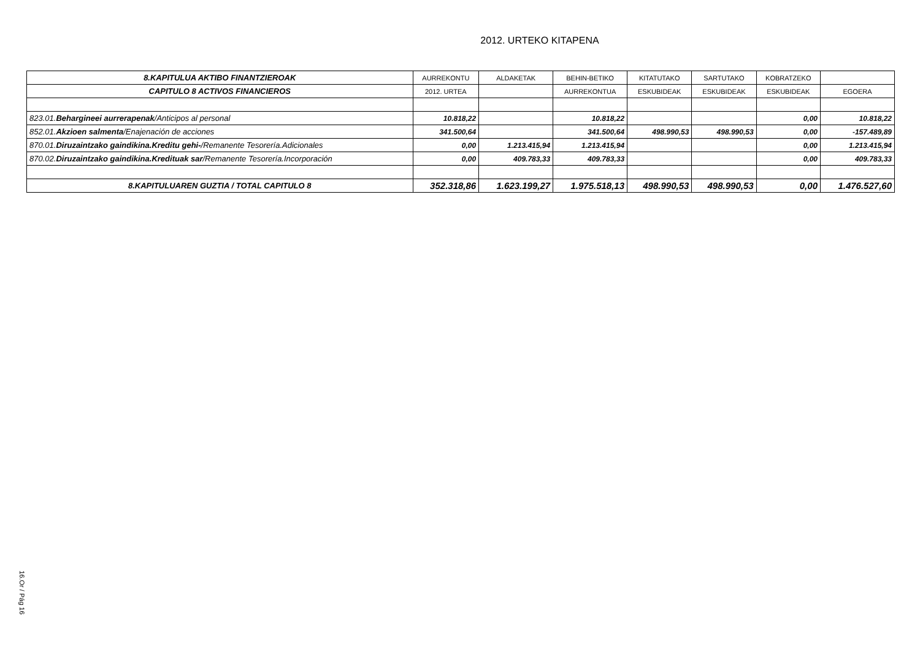2012. URTEKO KITAPENA
| 8.KAPITULUA AKTIBO FINANTZIEROAK | AURREKONTU | ALDAKETAK | BEHIN-BETIKO | KITATUTAKO | SARTUTAKO | KOBRATZEKO | |
| --- | --- | --- | --- | --- | --- | --- | --- |
| CAPITULO 8 ACTIVOS FINANCIEROS | 2012. URTEA | | AURREKONTUA | ESKUBIDEAK | ESKUBIDEAK | ESKUBIDEAK | EGOERA |
| 823.01. Behargineei aurrerapenak /Anticipos al personal | 10.818,22 | | 10.818,22 | | | 0,00 | 10.818,22 |
| 852.01. Akzioen salmenta /Enajenación de acciones | 341.500,64 | | 341.500,64 | 498.990,53 | 498.990,53 | 0,00 | -157.489,89 |
| 870.01. Diruzaintzako gaindikina.Kreditu gehi- /Remanente Tesorería.Adicionales | 0,00 | 1.213.415,94 | 1.213.415,94 | | | 0,00 | 1.213.415,94 |
| 870.02. Diruzaintzako gaindikina.Kredituak sar /Remanente Tesorería.Incorporación | 0,00 | 409.783,33 | 409.783,33 | | | 0,00 | 409.783,33 |
| 8.KAPITULUAREN GUZTIA / TOTAL CAPITULO 8 | 352.318,86 | 1.623.199,27 | 1.975.518,13 | 498.990,53 | 498.990,53 | 0,00 | 1.476.527,60 |
16.Or / Pág 16